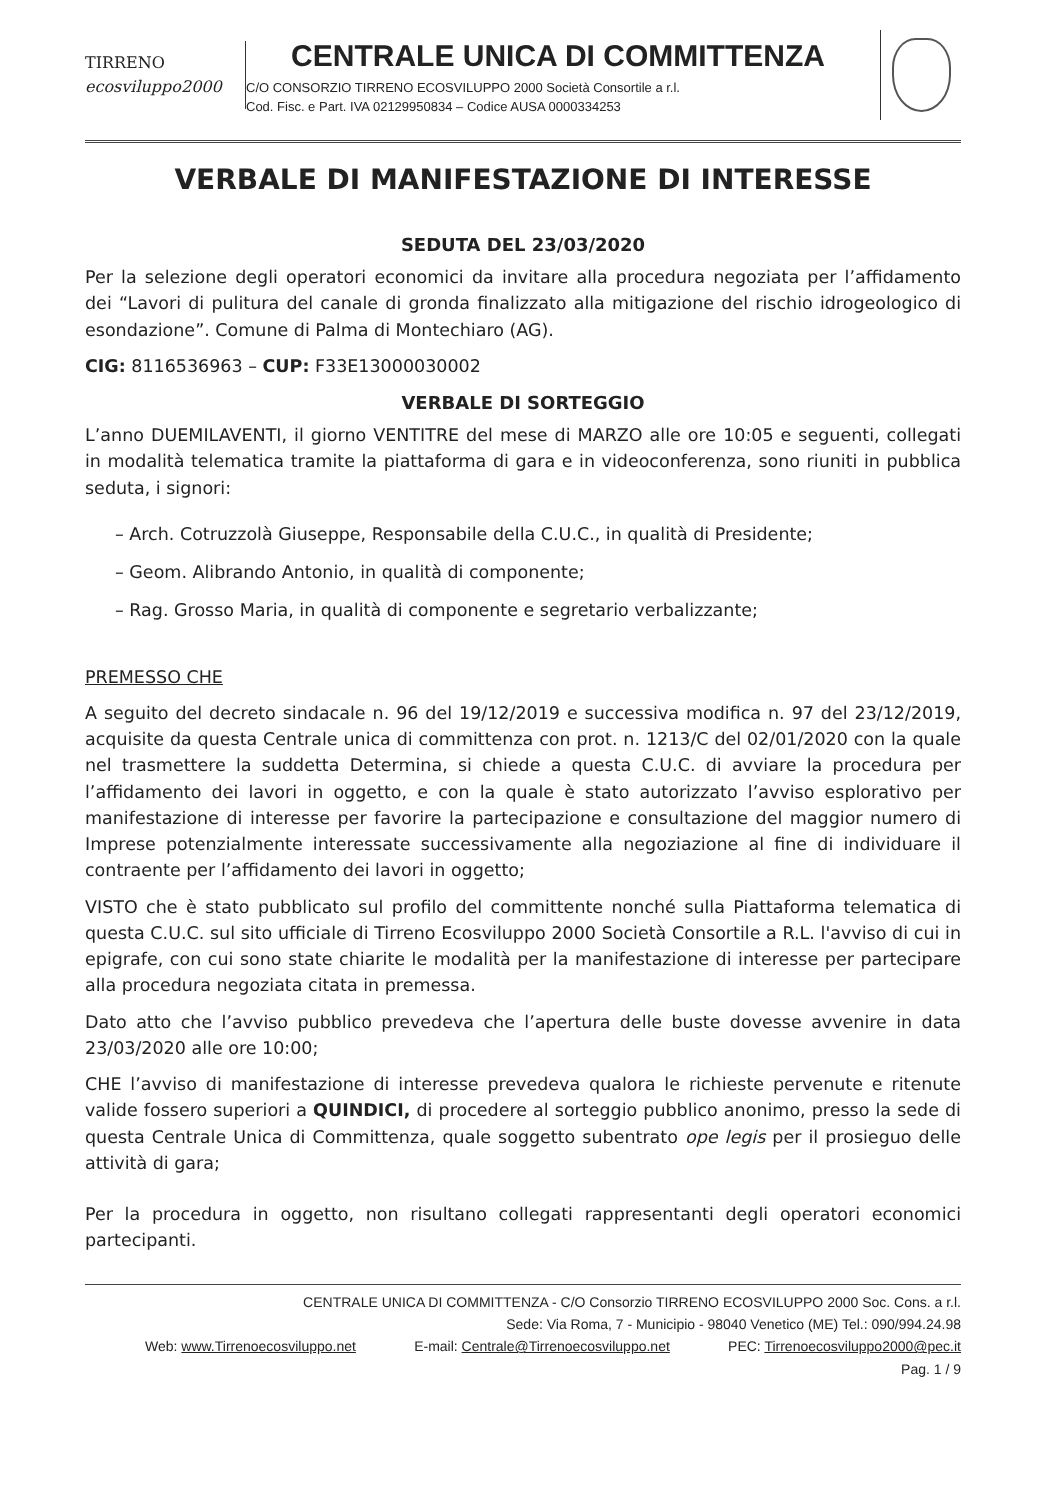TIRRENO
ecosviluppo2000
CENTRALE UNICA DI COMMITTENZA
C/O CONSORZIO TIRRENO ECOSVILUPPO 2000 Società Consortile a r.l.
Cod. Fisc. e Part. IVA 02129950834 – Codice AUSA 0000334253
VERBALE DI MANIFESTAZIONE DI INTERESSE
SEDUTA DEL 23/03/2020
Per la selezione degli operatori economici da invitare alla procedura negoziata per l’affidamento dei “Lavori di pulitura del canale di gronda finalizzato alla mitigazione del rischio idrogeologico di esondazione”. Comune di Palma di Montechiaro (AG).
CIG: 8116536963 – CUP: F33E13000030002
VERBALE DI SORTEGGIO
L’anno DUEMILAVENTI, il giorno VENTITRE del mese di MARZO alle ore 10:05 e seguenti, collegati in modalità telematica tramite la piattaforma di gara e in videoconferenza, sono riuniti in pubblica seduta, i signori:
– Arch. Cotruzzolà Giuseppe, Responsabile della C.U.C., in qualità di Presidente;
– Geom. Alibrando Antonio, in qualità di componente;
– Rag. Grosso Maria, in qualità di componente e segretario verbalizzante;
PREMESSO CHE
A seguito del decreto sindacale n. 96 del 19/12/2019 e successiva modifica n. 97 del 23/12/2019, acquisite da questa Centrale unica di committenza con prot. n. 1213/C del 02/01/2020 con la quale nel trasmettere la suddetta Determina, si chiede a questa C.U.C. di avviare la procedura per l’affidamento dei lavori in oggetto, e con la quale è stato autorizzato l’avviso esplorativo per manifestazione di interesse per favorire la partecipazione e consultazione del maggior numero di Imprese potenzialmente interessate successivamente alla negoziazione al fine di individuare il contraente per l’affidamento dei lavori in oggetto;
VISTO che è stato pubblicato sul profilo del committente nonché sulla Piattaforma telematica di questa C.U.C. sul sito ufficiale di Tirreno Ecosviluppo 2000 Società Consortile a R.L. l'avviso di cui in epigrafe, con cui sono state chiarite le modalità per la manifestazione di interesse per partecipare alla procedura negoziata citata in premessa.
Dato atto che l’avviso pubblico prevedeva che l’apertura delle buste dovesse avvenire in data 23/03/2020 alle ore 10:00;
CHE l’avviso di manifestazione di interesse prevedeva qualora le richieste pervenute e ritenute valide fossero superiori a QUINDICI, di procedere al sorteggio pubblico anonimo, presso la sede di questa Centrale Unica di Committenza, quale soggetto subentrato ope legis per il prosieguo delle attività di gara;
Per la procedura in oggetto, non risultano collegati rappresentanti degli operatori economici partecipanti.
CENTRALE UNICA DI COMMITTENZA - C/O Consorzio TIRRENO ECOSVILUPPO 2000 Soc. Cons. a r.l.
Sede: Via Roma, 7 - Municipio - 98040 Venetico (ME) Tel.: 090/994.24.98
Web: www.Tirrenoecosviluppo.net E-mail: Centrale@Tirrenoecosviluppo.net PEC: Tirrenoecosviluppo2000@pec.it
Pag. 1 / 9